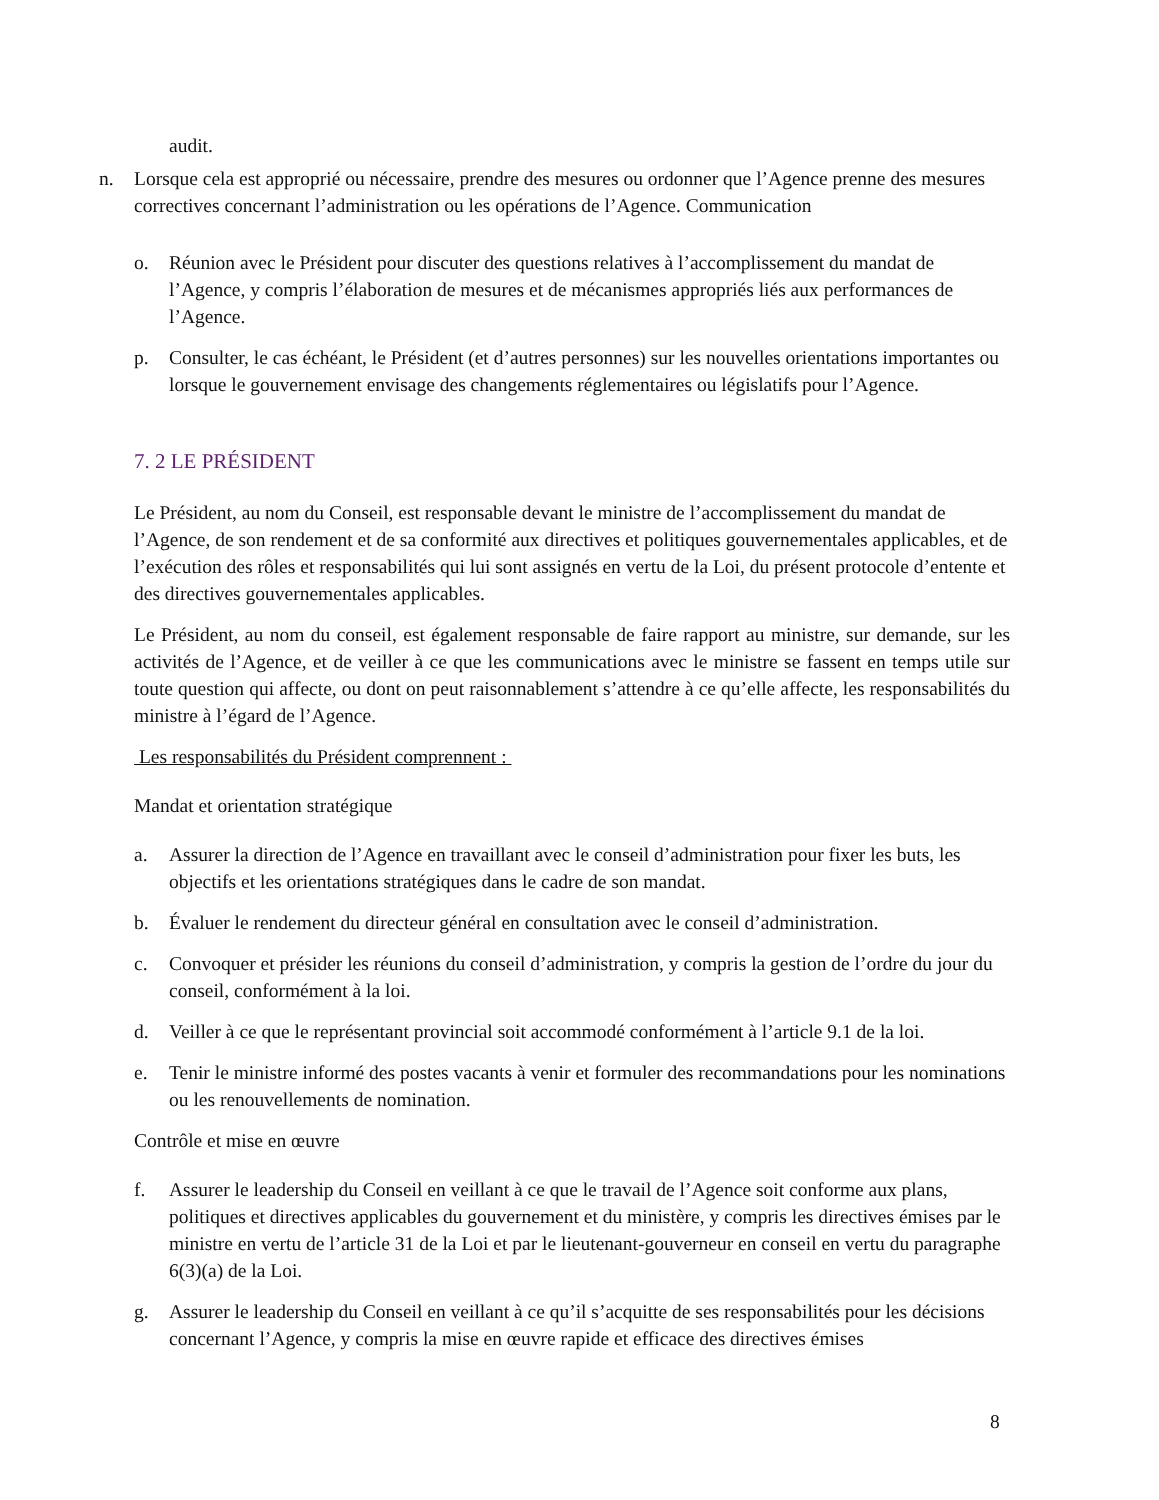audit.
n. Lorsque cela est approprié ou nécessaire, prendre des mesures ou ordonner que l’Agence prenne des mesures correctives concernant l’administration ou les opérations de l’Agence. Communication
o. Réunion avec le Président pour discuter des questions relatives à l’accomplissement du mandat de l’Agence, y compris l’élaboration de mesures et de mécanismes appropriés liés aux performances de l’Agence.
p. Consulter, le cas échéant, le Président (et d’autres personnes) sur les nouvelles orientations importantes ou lorsque le gouvernement envisage des changements réglementaires ou législatifs pour l’Agence.
7. 2 LE PRÉSIDENT
Le Président, au nom du Conseil, est responsable devant le ministre de l’accomplissement du mandat de l’Agence, de son rendement et de sa conformité aux directives et politiques gouvernementales applicables, et de l’exécution des rôles et responsabilités qui lui sont assignés en vertu de la Loi, du présent protocole d’entente et des directives gouvernementales applicables.
Le Président, au nom du conseil, est également responsable de faire rapport au ministre, sur demande, sur les activités de l’Agence, et de veiller à ce que les communications avec le ministre se fassent en temps utile sur toute question qui affecte, ou dont on peut raisonnablement s’attendre à ce qu’elle affecte, les responsabilités du ministre à l’égard de l’Agence.
Les responsabilités du Président comprennent :
Mandat et orientation stratégique
a. Assurer la direction de l’Agence en travaillant avec le conseil d’administration pour fixer les buts, les objectifs et les orientations stratégiques dans le cadre de son mandat.
b. Évaluer le rendement du directeur général en consultation avec le conseil d’administration.
c. Convoquer et présider les réunions du conseil d’administration, y compris la gestion de l’ordre du jour du conseil, conformément à la loi.
d. Veiller à ce que le représentant provincial soit accommodé conformément à l’article 9.1 de la loi.
e. Tenir le ministre informé des postes vacants à venir et formuler des recommandations pour les nominations ou les renouvellements de nomination.
Contrôle et mise en œuvre
f. Assurer le leadership du Conseil en veillant à ce que le travail de l’Agence soit conforme aux plans, politiques et directives applicables du gouvernement et du ministère, y compris les directives émises par le ministre en vertu de l’article 31 de la Loi et par le lieutenant-gouverneur en conseil en vertu du paragraphe 6(3)(a) de la Loi.
g. Assurer le leadership du Conseil en veillant à ce qu’il s’acquitte de ses responsabilités pour les décisions concernant l’Agence, y compris la mise en œuvre rapide et efficace des directives émises
8